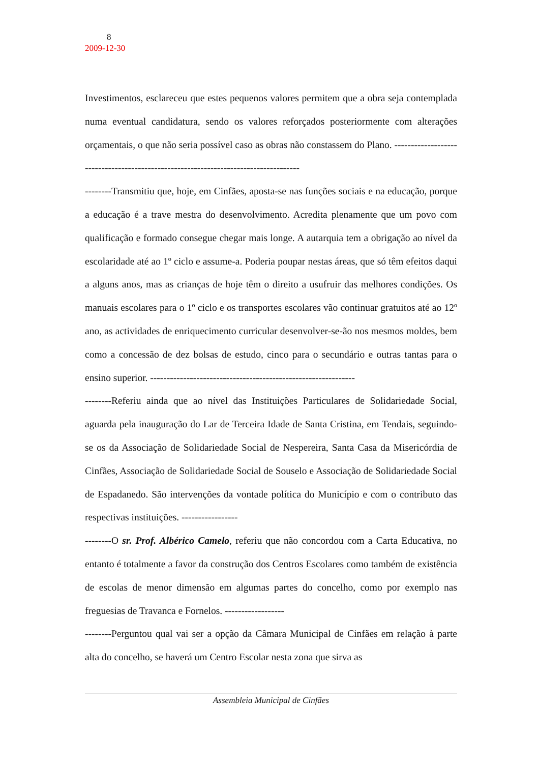8
2009-12-30
Investimentos, esclareceu que estes pequenos valores permitem que a obra seja contemplada numa eventual candidatura, sendo os valores reforçados posteriormente com alterações orçamentais, o que não seria possível caso as obras não constassem do Plano. ------------------------------------------------------------------------------------
--------Transmitiu que, hoje, em Cinfães, aposta-se nas funções sociais e na educação, porque a educação é a trave mestra do desenvolvimento. Acredita plenamente que um povo com qualificação e formado consegue chegar mais longe. A autarquia tem a obrigação ao nível da escolaridade até ao 1º ciclo e assume-a. Poderia poupar nestas áreas, que só têm efeitos daqui a alguns anos, mas as crianças de hoje têm o direito a usufruir das melhores condições. Os manuais escolares para o 1º ciclo e os transportes escolares vão continuar gratuitos até ao 12º ano, as actividades de enriquecimento curricular desenvolver-se-ão nos mesmos moldes, bem como a concessão de dez bolsas de estudo, cinco para o secundário e outras tantas para o ensino superior. --------------------------------------------------------------
--------Referiu ainda que ao nível das Instituições Particulares de Solidariedade Social, aguarda pela inauguração do Lar de Terceira Idade de Santa Cristina, em Tendais, seguindo-se os da Associação de Solidariedade Social de Nespereira, Santa Casa da Misericórdia de Cinfães, Associação de Solidariedade Social de Souselo e Associação de Solidariedade Social de Espadanedo. São intervenções da vontade política do Município e com o contributo das respectivas instituições. -----------------
--------O sr. Prof. Albérico Camelo, referiu que não concordou com a Carta Educativa, no entanto é totalmente a favor da construção dos Centros Escolares como também de existência de escolas de menor dimensão em algumas partes do concelho, como por exemplo nas freguesias de Travanca e Fornelos. ------------------
--------Perguntou qual vai ser a opção da Câmara Municipal de Cinfães em relação à parte alta do concelho, se haverá um Centro Escolar nesta zona que sirva as
Assembleia Municipal de Cinfães